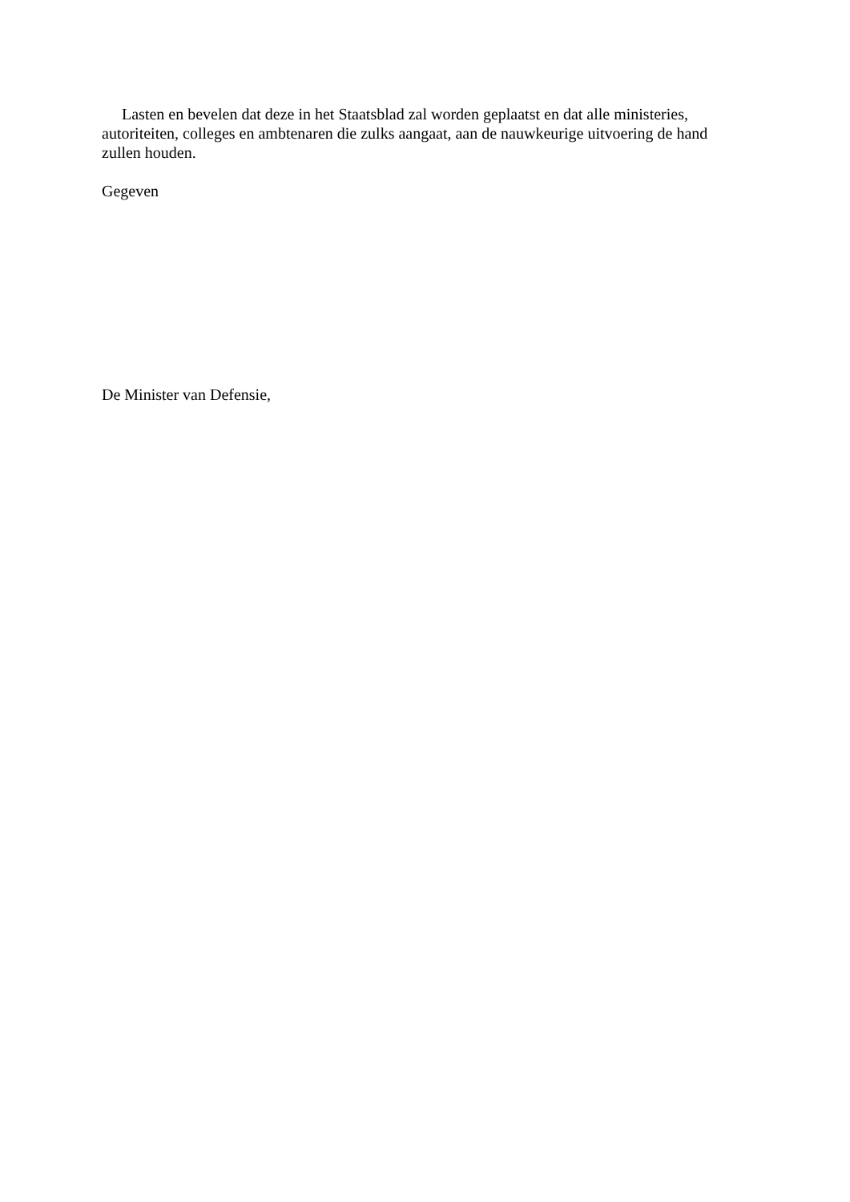Lasten en bevelen dat deze in het Staatsblad zal worden geplaatst en dat alle ministeries, autoriteiten, colleges en ambtenaren die zulks aangaat, aan de nauwkeurige uitvoering de hand zullen houden.
Gegeven
De Minister van Defensie,